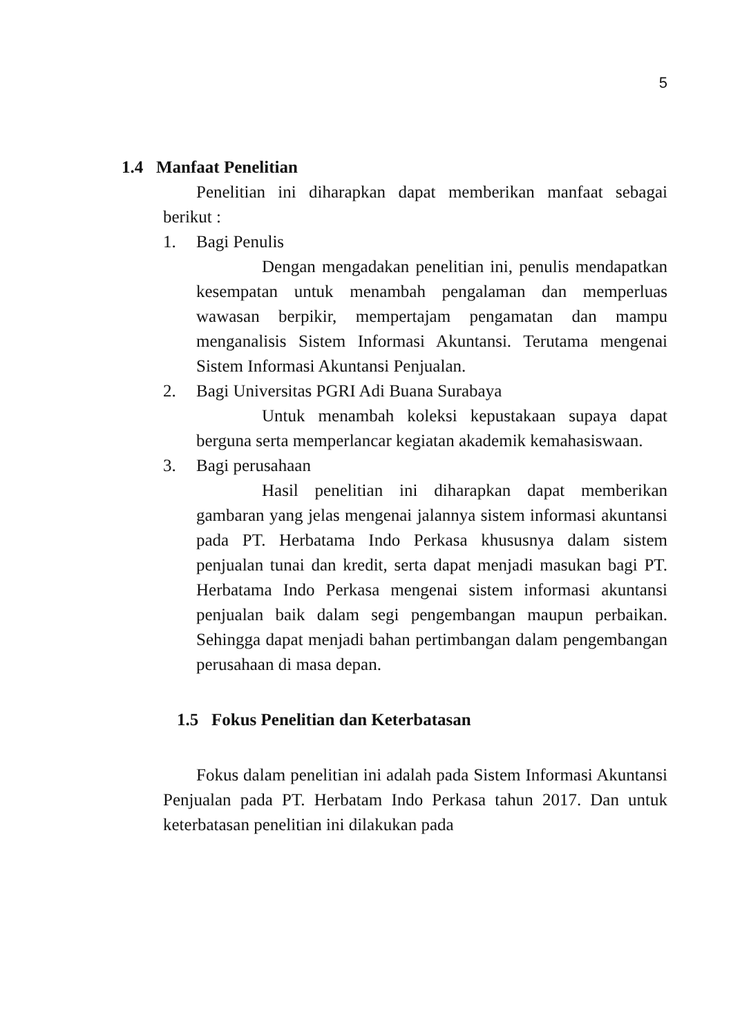5
1.4 Manfaat Penelitian
Penelitian ini diharapkan dapat memberikan manfaat sebagai berikut :
1. Bagi Penulis
Dengan mengadakan penelitian ini, penulis mendapatkan kesempatan untuk menambah pengalaman dan memperluas wawasan berpikir, mempertajam pengamatan dan mampu menganalisis Sistem Informasi Akuntansi. Terutama mengenai Sistem Informasi Akuntansi Penjualan.
2. Bagi Universitas PGRI Adi Buana Surabaya
Untuk menambah koleksi kepustakaan supaya dapat berguna serta memperlancar kegiatan akademik kemahasiswaan.
3. Bagi perusahaan
Hasil penelitian ini diharapkan dapat memberikan gambaran yang jelas mengenai jalannya sistem informasi akuntansi pada PT. Herbatama Indo Perkasa khususnya dalam sistem penjualan tunai dan kredit, serta dapat menjadi masukan bagi PT. Herbatama Indo Perkasa mengenai sistem informasi akuntansi penjualan baik dalam segi pengembangan maupun perbaikan. Sehingga dapat menjadi bahan pertimbangan dalam pengembangan perusahaan di masa depan.
1.5 Fokus Penelitian dan Keterbatasan
Fokus dalam penelitian ini adalah pada Sistem Informasi Akuntansi Penjualan pada PT. Herbatam Indo Perkasa tahun 2017. Dan untuk keterbatasan penelitian ini dilakukan pada